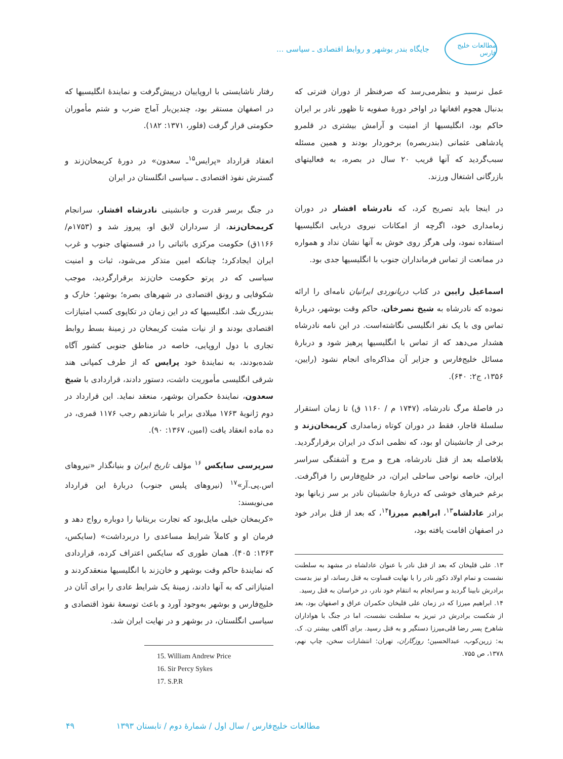مطالعات خلیج فارس
جایگاه بندر بوشهر و روابط اقتصادی ـ سیاسی ...
عمل نرسید و بنظرمی‌رسد که صرفنظر از دوران فترتی که بدنبال هجوم افغانها در اواخر دورهٔ صفویه تا ظهور نادر بر ایران حاکم بود، انگلیسیها از امنیت و آرامش بیشتری در قلمرو پادشاهی عثمانی (بندربصره) برخوردار بودند و همین مسئله سبب‌گردید که آنها قریب ۲۰ سال در بصره، به فعالیتهای بازرگانی اشتغال ورزند.
در اینجا باید تصریح کرد، که نادرشاه افشار در دوران زمامداری خود، اگرچه از امکانات نیروی دریایی انگلیسیها استفاده نمود، ولی هرگز روی خوش به آنها نشان نداد و همواره در ممانعت از تماس فرمانداران جنوب با انگلیسیها جدی بود.
اسماعیل رایین در کتاب دریانوردی ایرانیان نامه‌ای را ارائه نموده که نادرشاه به شیخ نصرخان، حاکم وقت بوشهر، دربارهٔ تماس وی با یک نفر انگلیسی نگاشته‌است. در این نامه نادرشاه هشدار می‌دهد که از تماس با انگلیسیها پرهیز شود و دربارهٔ مسائل خلیج‌فارس و جزایر آن مذاکره‌ای انجام نشود (رایین، ۱۳۵۶، ج۲: ۶۴۰).
در فاصلهٔ مرگ نادرشاه، (۱۷۴۷ م / ۱۱۶۰ ق) تا زمان استقرار سلسلهٔ قاجار، فقط در دوران کوتاه زمامداری کریمخان‌زند و برخی از جانشینان او بود، که نظمی اندک در ایران برقرارگردید. بلافاصله بعد از قتل نادرشاه، هرج و مرج و آشفتگی سراسر ایران، خاصه نواحی ساحلی ایران، در خلیج‌فارس را فراگرفت. برغم خبرهای خوشی که دربارهٔ جانشینان نادر بر سر زبانها بود برادر عادلشاه<sup>۱۳</sup>، ابراهیم میرزا<sup>۱۴</sup>، که بعد از قتل برادر خود در اصفهان اقامت یافته بود،
۱۳. علی قلیخان که بعد از قتل نادر با عنوان عادلشاه در مشهد به سلطنت نشست و تمام اولاد ذکور نادر را با نهایت قساوت به قتل رساند، او نیز بدست برادرش نابینا گردید و سرانجام به انتقام خود نادر، در خراسان به قتل رسید.
۱۴. ابراهیم میرزا که در زمان علی قلیخان حکمران عراق و اصفهان بود، بعد از شکست برادرش در تبریز به سلطنت نشست، اما در جنگ با هواداران شاهرخ پسر رضا قلی‌میرزا دستگیر و به قتل رسید. برای آگاهی بیشتر ن. ک. به: زرین‌کوب، عبدالحسین؛ روزگاران، تهران: انتشارات سخن، چاپ نهم، ۱۳۷۸، ص ۷۵۵.
رفتار ناشایستی با اروپاییان درپیش‌گرفت و نمایندهٔ انگلیسیها که در اصفهان مستقر بود، چندین‌بار آماج ضرب و شتم مأموران حکومتی قرار گرفت (فلور، ۱۳۷۱: ۱۸۲).
انعقاد قرارداد «پرایس<sup>۱۵</sup>ـ سعدون» در دورهٔ کریمخان‌زند و گسترش نفوذ اقتصادی ـ سیاسی انگلستان در ایران
در جنگ برسر قدرت و جانشینی نادرشاه افشار، سرانجام کریمخان‌زند، از سرداران لایق او، پیروز شد و (۱۷۵۳م/ ۱۱۶۶ق) حکومت مرکزی باثباتی را در قسمتهای جنوب و غرب ایران ایجادکرد؛ چنانکه امین متذکر می‌شود، ثبات و امنیت سیاسی که در پرتو حکومت خان‌زند برقرارگردید، موجب شکوفایی و رونق اقتصادی در شهرهای بصره؛ بوشهر؛ خارک و بندرریگ شد. انگلیسیها که در این زمان در تکاپوی کسب امتیازات اقتصادی بودند و از نیات مثبت کریمخان در زمینهٔ بسط روابط تجاری با دول اروپایی، خاصه در مناطق جنوبی کشور آگاه شده‌بودند، به نمایندهٔ خود پرایس که از طرف کمپانی هند شرقی انگلیسی مأموریت داشت، دستور دادند، قراردادی با شیخ سعدون، نمایندهٔ حکمران بوشهر، منعقد نماید. این قرارداد در دوم ژانویهٔ ۱۷۶۳ میلادی برابر با شانزدهم رجب ۱۱۷۶ قمری، در ده ماده انعقاد یافت (امین، ۱۳۶۷: ۹۰).
سرپرسی سایکس <sup>۱۶</sup> مؤلف تاریخ ایران و بنیانگذار «نیروهای اس.پی.آر»<sup>۱۷</sup> (نیروهای پلیس جنوب) دربارهٔ این قرارداد می‌نویسند:
«کریمخان خیلی مایل‌بود که تجارت بریتانیا را دوباره رواج دهد و فرمان او و کاملاً شرایط مساعدی را دربرداشت» (سایکس، ۱۳۶۳: ۴۰۵). همان طوری که سایکس اعتراف کرده، قراردادی که نمایندهٔ حاکم وقت بوشهر و خان‌زند با انگلیسیها منعقدکردند و امتیازاتی که به آنها دادند، زمینهٔ یک شرایط عادی را برای آنان در خلیج‌فارس و بوشهر به‌وجود آورد و باعث توسعهٔ نفوذ اقتصادی و سیاسی انگلستان، در بوشهر و در نهایت ایران شد.
15. William Andrew Price
16. Sir Percy Sykes
17. S.P.R
مطالعات خلیج‌فارس / سال اول / شمارهٔ دوم / تابستان ۱۳۹۳ ۴۹